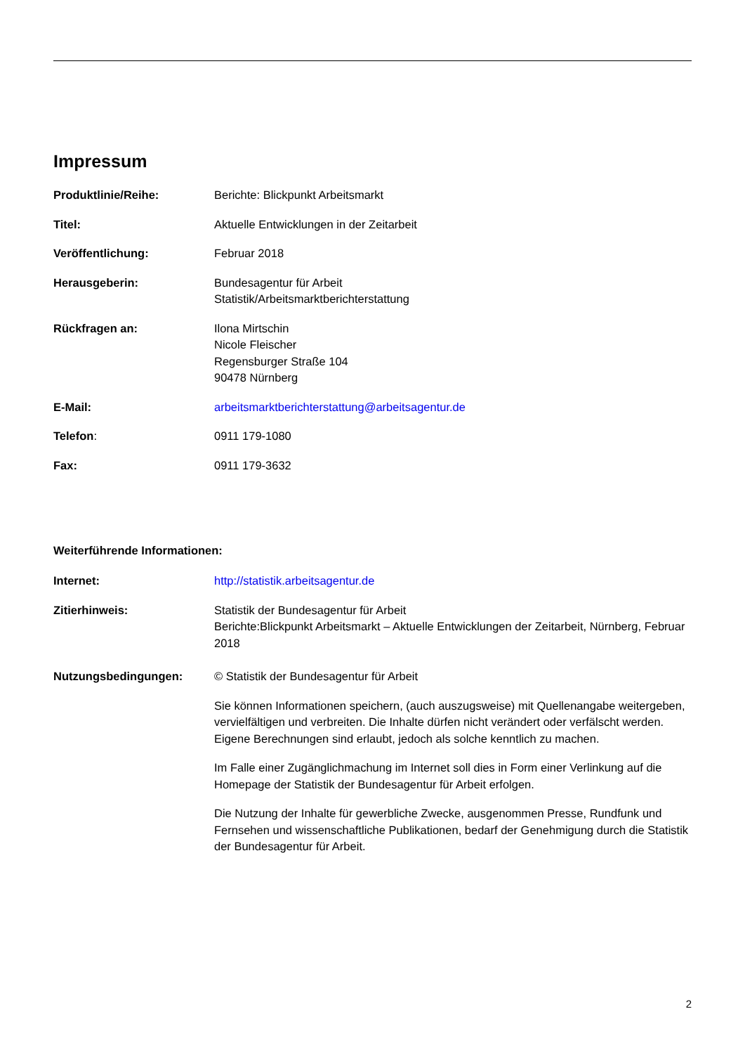Impressum
Produktlinie/Reihe: Berichte: Blickpunkt Arbeitsmarkt
Titel: Aktuelle Entwicklungen in der Zeitarbeit
Veröffentlichung: Februar 2018
Herausgeberin: Bundesagentur für Arbeit
Statistik/Arbeitsmarktberichterstattung
Rückfragen an: Ilona Mirtschin
Nicole Fleischer
Regensburger Straße 104
90478 Nürnberg
E-Mail: arbeitsmarktberichterstattung@arbeitsagentur.de
Telefon: 0911 179-1080
Fax: 0911 179-3632
Weiterführende Informationen:
Internet: http://statistik.arbeitsagentur.de
Zitierhinweis: Statistik der Bundesagentur für Arbeit
Berichte:Blickpunkt Arbeitsmarkt – Aktuelle Entwicklungen der Zeitarbeit, Nürnberg, Februar 2018
Nutzungsbedingungen: © Statistik der Bundesagentur für Arbeit
Sie können Informationen speichern, (auch auszugsweise) mit Quellenangabe weitergeben, vervielfältigen und verbreiten. Die Inhalte dürfen nicht verändert oder verfälscht werden. Eigene Berechnungen sind erlaubt, jedoch als solche kenntlich zu machen.
Im Falle einer Zugänglichmachung im Internet soll dies in Form einer Verlinkung auf die Homepage der Statistik der Bundesagentur für Arbeit erfolgen.
Die Nutzung der Inhalte für gewerbliche Zwecke, ausgenommen Presse, Rundfunk und Fernsehen und wissenschaftliche Publikationen, bedarf der Genehmigung durch die Statistik der Bundesagentur für Arbeit.
2